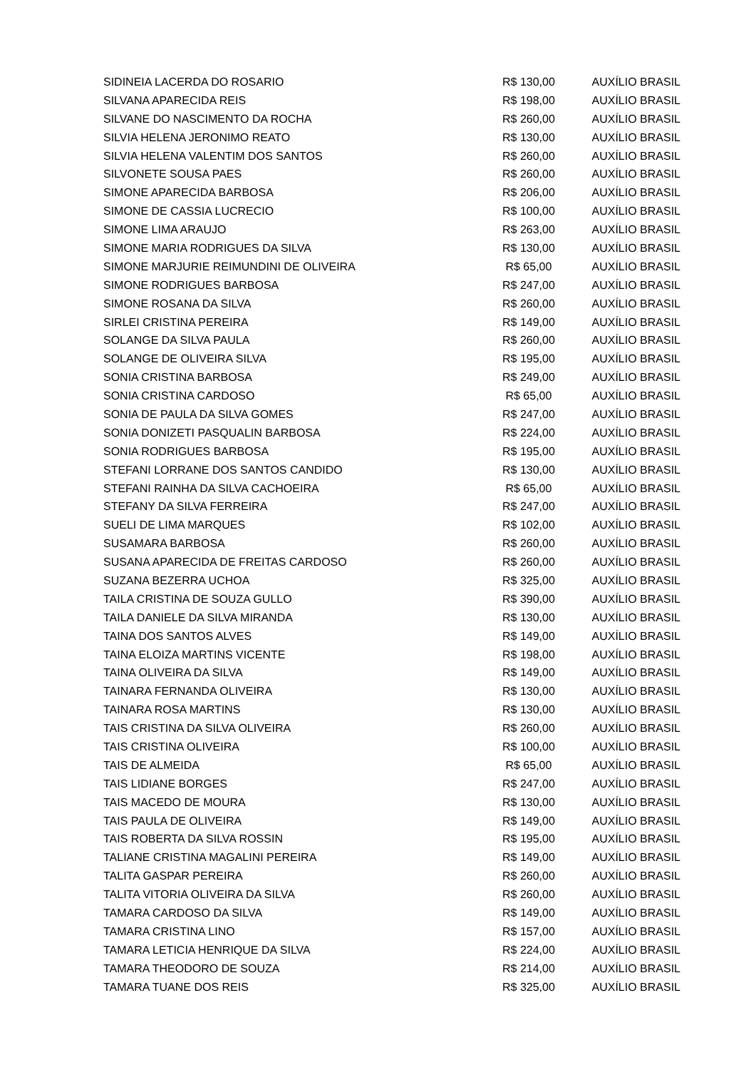| SIDINEIA LACERDA DO ROSARIO | R$ 130,00 | AUXÍLIO BRASIL |
| SILVANA APARECIDA REIS | R$ 198,00 | AUXÍLIO BRASIL |
| SILVANE DO NASCIMENTO DA ROCHA | R$ 260,00 | AUXÍLIO BRASIL |
| SILVIA HELENA JERONIMO REATO | R$ 130,00 | AUXÍLIO BRASIL |
| SILVIA HELENA VALENTIM DOS SANTOS | R$ 260,00 | AUXÍLIO BRASIL |
| SILVONETE SOUSA PAES | R$ 260,00 | AUXÍLIO BRASIL |
| SIMONE APARECIDA BARBOSA | R$ 206,00 | AUXÍLIO BRASIL |
| SIMONE DE CASSIA LUCRECIO | R$ 100,00 | AUXÍLIO BRASIL |
| SIMONE LIMA ARAUJO | R$ 263,00 | AUXÍLIO BRASIL |
| SIMONE MARIA RODRIGUES DA SILVA | R$ 130,00 | AUXÍLIO BRASIL |
| SIMONE MARJURIE REIMUNDINI DE OLIVEIRA | R$ 65,00 | AUXÍLIO BRASIL |
| SIMONE RODRIGUES BARBOSA | R$ 247,00 | AUXÍLIO BRASIL |
| SIMONE ROSANA DA SILVA | R$ 260,00 | AUXÍLIO BRASIL |
| SIRLEI CRISTINA PEREIRA | R$ 149,00 | AUXÍLIO BRASIL |
| SOLANGE DA SILVA PAULA | R$ 260,00 | AUXÍLIO BRASIL |
| SOLANGE DE OLIVEIRA SILVA | R$ 195,00 | AUXÍLIO BRASIL |
| SONIA CRISTINA BARBOSA | R$ 249,00 | AUXÍLIO BRASIL |
| SONIA CRISTINA CARDOSO | R$ 65,00 | AUXÍLIO BRASIL |
| SONIA DE PAULA DA SILVA GOMES | R$ 247,00 | AUXÍLIO BRASIL |
| SONIA DONIZETI PASQUALIN BARBOSA | R$ 224,00 | AUXÍLIO BRASIL |
| SONIA RODRIGUES BARBOSA | R$ 195,00 | AUXÍLIO BRASIL |
| STEFANI LORRANE DOS SANTOS CANDIDO | R$ 130,00 | AUXÍLIO BRASIL |
| STEFANI RAINHA DA SILVA CACHOEIRA | R$ 65,00 | AUXÍLIO BRASIL |
| STEFANY DA SILVA FERREIRA | R$ 247,00 | AUXÍLIO BRASIL |
| SUELI DE LIMA MARQUES | R$ 102,00 | AUXÍLIO BRASIL |
| SUSAMARA BARBOSA | R$ 260,00 | AUXÍLIO BRASIL |
| SUSANA APARECIDA DE FREITAS CARDOSO | R$ 260,00 | AUXÍLIO BRASIL |
| SUZANA BEZERRA UCHOA | R$ 325,00 | AUXÍLIO BRASIL |
| TAILA CRISTINA DE SOUZA GULLO | R$ 390,00 | AUXÍLIO BRASIL |
| TAILA DANIELE DA SILVA MIRANDA | R$ 130,00 | AUXÍLIO BRASIL |
| TAINA DOS SANTOS ALVES | R$ 149,00 | AUXÍLIO BRASIL |
| TAINA ELOIZA MARTINS VICENTE | R$ 198,00 | AUXÍLIO BRASIL |
| TAINA OLIVEIRA DA SILVA | R$ 149,00 | AUXÍLIO BRASIL |
| TAINARA FERNANDA OLIVEIRA | R$ 130,00 | AUXÍLIO BRASIL |
| TAINARA ROSA MARTINS | R$ 130,00 | AUXÍLIO BRASIL |
| TAIS CRISTINA DA SILVA OLIVEIRA | R$ 260,00 | AUXÍLIO BRASIL |
| TAIS CRISTINA OLIVEIRA | R$ 100,00 | AUXÍLIO BRASIL |
| TAIS DE ALMEIDA | R$ 65,00 | AUXÍLIO BRASIL |
| TAIS LIDIANE BORGES | R$ 247,00 | AUXÍLIO BRASIL |
| TAIS MACEDO DE MOURA | R$ 130,00 | AUXÍLIO BRASIL |
| TAIS PAULA DE OLIVEIRA | R$ 149,00 | AUXÍLIO BRASIL |
| TAIS ROBERTA DA SILVA ROSSIN | R$ 195,00 | AUXÍLIO BRASIL |
| TALIANE CRISTINA MAGALINI PEREIRA | R$ 149,00 | AUXÍLIO BRASIL |
| TALITA GASPAR PEREIRA | R$ 260,00 | AUXÍLIO BRASIL |
| TALITA VITORIA OLIVEIRA DA SILVA | R$ 260,00 | AUXÍLIO BRASIL |
| TAMARA CARDOSO DA SILVA | R$ 149,00 | AUXÍLIO BRASIL |
| TAMARA CRISTINA LINO | R$ 157,00 | AUXÍLIO BRASIL |
| TAMARA LETICIA HENRIQUE DA SILVA | R$ 224,00 | AUXÍLIO BRASIL |
| TAMARA THEODORO DE SOUZA | R$ 214,00 | AUXÍLIO BRASIL |
| TAMARA TUANE DOS REIS | R$ 325,00 | AUXÍLIO BRASIL |